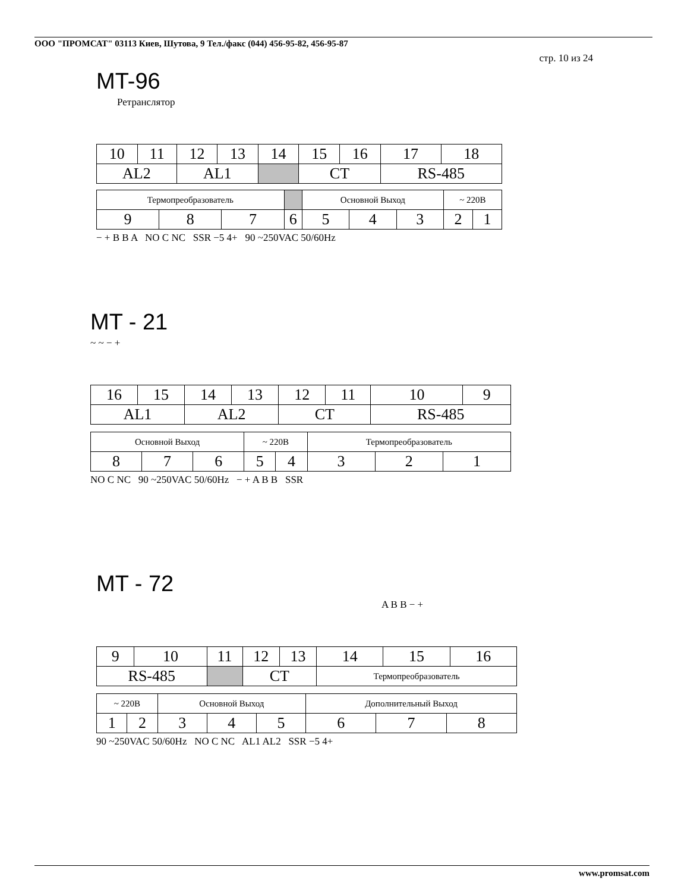ООО "ПРОМСАТ" 03113 Киев, Шутова, 9 Тел./факс (044) 456-95-82, 456-95-87
стр. 10 из 24
MT-96
Ретранслятор
| 10 | 11 | 12 | 13 | 14 | 15 | 16 | 17 | 18 |
| AL2 | | AL1 | | | CT | | RS-485 | |
| Термопреобразователь | | | | Основной Выход | | | ~ 220В | |
| 9 | 8 | 7 | 6 | 5 | 4 | 3 | 2 | 1 |
− + B B A NO C NC SSR −5 4+ 90 ~250VAC 50/60Hz
MT - 21
~ ~ − +
| 16 | 15 | 14 | 13 | 12 | 11 | 10 | 9 |
| AL1 | | AL2 | | CT | | RS-485 | |
| Основной Выход | | | ~ 220В | | Термопреобразователь | | |
| 8 | 7 | 6 | 5 | 4 | 3 | 2 | 1 |
NO C NC 90 ~250VAC 50/60Hz − + A B B SSR
MT - 72
A B B − +
| 9 | 10 | 11 | 12 | 13 | 14 | 15 | 16 |
| RS-485 | | | CT | | Термопреобразователь | | |
| ~ 220В | | Основной Выход | | | Дополнительный Выход | | |
| 1 | 2 | 3 | 4 | 5 | 6 | 7 | 8 |
90 ~250VAC 50/60Hz NO C NC AL1 AL2 SSR −5 4+
www.promsat.com